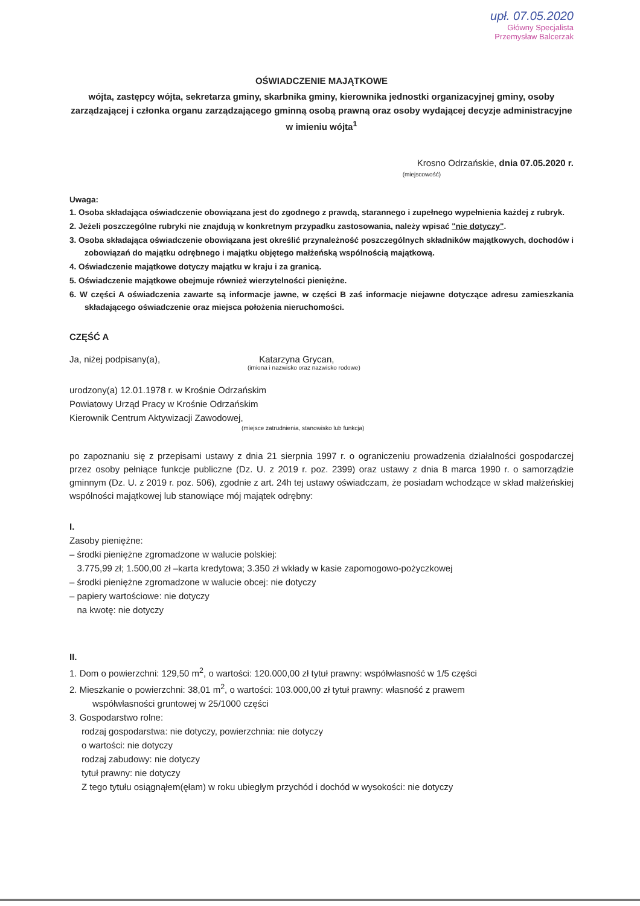upł. 07.05.2020
Główny Specjalista
Przemysław Balcerzak
OŚWIADCZENIE MAJĄTKOWE
wójta, zastępcy wójta, sekretarza gminy, skarbnika gminy, kierownika jednostki organizacyjnej gminy, osoby zarządzającej i członka organu zarządzającego gminną osobą prawną oraz osoby wydającej decyzje administracyjne w imieniu wójta<sup>1</sup>
Krosno Odrzańskie, dnia 07.05.2020 r.
(miejscowość)
Uwaga:
1. Osoba składająca oświadczenie obowiązana jest do zgodnego z prawdą, starannego i zupełnego wypełnienia każdej z rubryk.
2. Jeżeli poszczególne rubryki nie znajdują w konkretnym przypadku zastosowania, należy wpisać "nie dotyczy".
3. Osoba składająca oświadczenie obowiązana jest określić przynależność poszczególnych składników majątkowych, dochodów i zobowiązań do majątku odrębnego i majątku objętego małżeńską wspólnością majątkową.
4. Oświadczenie majątkowe dotyczy majątku w kraju i za granicą.
5. Oświadczenie majątkowe obejmuje również wierzytelności pieniężne.
6. W części A oświadczenia zawarte są informacje jawne, w części B zaś informacje niejawne dotyczące adresu zamieszkania składającego oświadczenie oraz miejsca położenia nieruchomości.
CZĘŚĆ A
Ja, niżej podpisany(a), Katarzyna Grycan,
(imiona i nazwisko oraz nazwisko rodowe)
urodzony(a) 12.01.1978 r. w Krośnie Odrzańskim
Powiatowy Urząd Pracy w Krośnie Odrzańskim
Kierownik Centrum Aktywizacji Zawodowej,
(miejsce zatrudnienia, stanowisko lub funkcja)
po zapoznaniu się z przepisami ustawy z dnia 21 sierpnia 1997 r. o ograniczeniu prowadzenia działalności gospodarczej przez osoby pełniące funkcje publiczne (Dz. U. z 2019 r. poz. 2399) oraz ustawy z dnia 8 marca 1990 r. o samorządzie gminnym (Dz. U. z 2019 r. poz. 506), zgodnie z art. 24h tej ustawy oświadczam, że posiadam wchodzące w skład małżeńskiej wspólności majątkowej lub stanowiące mój majątek odrębny:
I.
Zasoby pieniężne:
– środki pieniężne zgromadzone w walucie polskiej:
3.775,99 zł; 1.500,00 zł –karta kredytowa; 3.350 zł wkłady w kasie zapomogowo-pożyczkowej
– środki pieniężne zgromadzone w walucie obcej: nie dotyczy
– papiery wartościowe: nie dotyczy
na kwotę: nie dotyczy
II.
1. Dom o powierzchni: 129,50 m<sup>2</sup>, o wartości: 120.000,00 zł tytuł prawny: współwłasność w 1/5 części
2. Mieszkanie o powierzchni: 38,01 m<sup>2</sup>, o wartości: 103.000,00 zł tytuł prawny: własność z prawem
współwłasności gruntowej w 25/1000 części
3. Gospodarstwo rolne:
rodzaj gospodarstwa: nie dotyczy, powierzchnia: nie dotyczy
o wartości: nie dotyczy
rodzaj zabudowy: nie dotyczy
tytuł prawny: nie dotyczy
Z tego tytułu osiągnąłem(ęłam) w roku ubiegłym przychód i dochód w wysokości: nie dotyczy